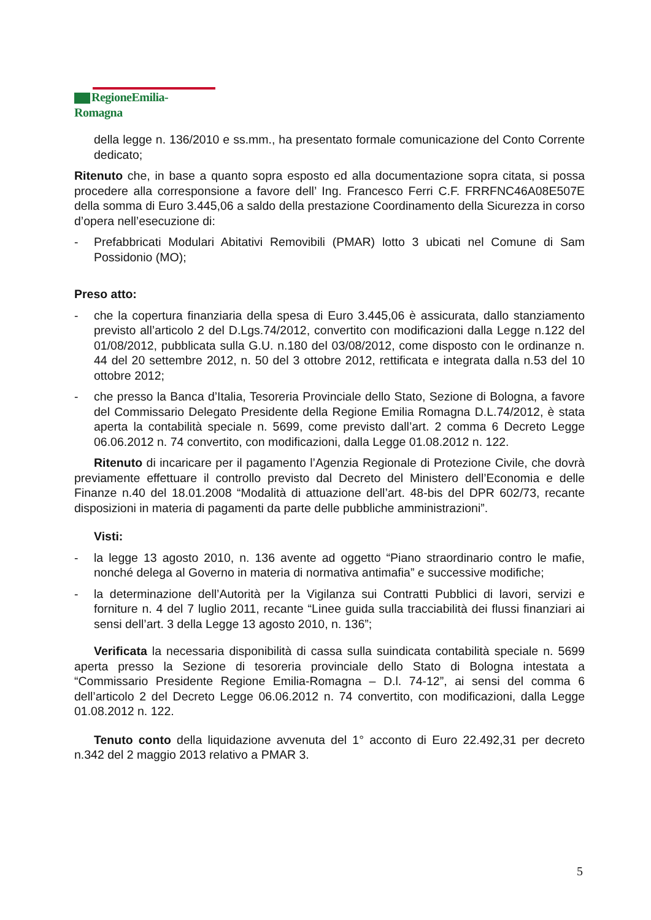RegioneEmilia-Romagna
della legge n. 136/2010 e ss.mm., ha presentato formale comunicazione del Conto Corrente dedicato;
Ritenuto che, in base a quanto sopra esposto ed alla documentazione sopra citata, si possa procedere alla corresponsione a favore dell’ Ing. Francesco Ferri C.F. FRRFNC46A08E507E della somma di Euro 3.445,06 a saldo della prestazione Coordinamento della Sicurezza in corso d’opera nell’esecuzione di:
- Prefabbricati Modulari Abitativi Removibili (PMAR) lotto 3 ubicati nel Comune di Sam Possidonio (MO);
Preso atto:
- che la copertura finanziaria della spesa di Euro 3.445,06 è assicurata, dallo stanziamento previsto all’articolo 2 del D.Lgs.74/2012, convertito con modificazioni dalla Legge n.122 del 01/08/2012, pubblicata sulla G.U. n.180 del 03/08/2012, come disposto con le ordinanze n. 44 del 20 settembre 2012, n. 50 del 3 ottobre 2012, rettificata e integrata dalla n.53 del 10 ottobre 2012;
- che presso la Banca d’Italia, Tesoreria Provinciale dello Stato, Sezione di Bologna, a favore del Commissario Delegato Presidente della Regione Emilia Romagna D.L.74/2012, è stata aperta la contabilità speciale n. 5699, come previsto dall’art. 2 comma 6 Decreto Legge 06.06.2012 n. 74 convertito, con modificazioni, dalla Legge 01.08.2012 n. 122.
Ritenuto di incaricare per il pagamento l’Agenzia Regionale di Protezione Civile, che dovrà previamente effettuare il controllo previsto dal Decreto del Ministero dell’Economia e delle Finanze n.40 del 18.01.2008 “Modalità di attuazione dell’art. 48-bis del DPR 602/73, recante disposizioni in materia di pagamenti da parte delle pubbliche amministrazioni”.
Visti:
- la legge 13 agosto 2010, n. 136 avente ad oggetto “Piano straordinario contro le mafie, nonché delega al Governo in materia di normativa antimafia” e successive modifiche;
- la determinazione dell’Autorità per la Vigilanza sui Contratti Pubblici di lavori, servizi e forniture n. 4 del 7 luglio 2011, recante “Linee guida sulla tracciabilità dei flussi finanziari ai sensi dell’art. 3 della Legge 13 agosto 2010, n. 136”;
Verificata la necessaria disponibilità di cassa sulla suindicata contabilità speciale n. 5699 aperta presso la Sezione di tesoreria provinciale dello Stato di Bologna intestata a “Commissario Presidente Regione Emilia-Romagna – D.l. 74-12”, ai sensi del comma 6 dell’articolo 2 del Decreto Legge 06.06.2012 n. 74 convertito, con modificazioni, dalla Legge 01.08.2012 n. 122.
Tenuto conto della liquidazione avvenuta del 1° acconto di Euro 22.492,31 per decreto n.342 del 2 maggio 2013 relativo a PMAR 3.
5